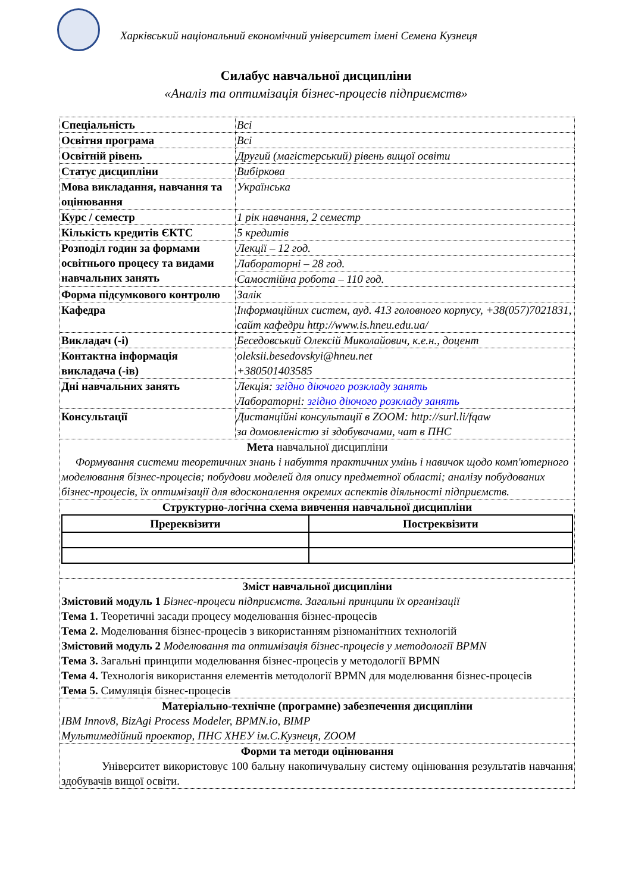Харківський національний економічний університет імені Семена Кузнеця
Силабус навчальної дисципліни
«Аналіз та оптимізація бізнес-процесів підприємств»
| Спеціальність | Всі |
| Освітня програма | Всі |
| Освітній рівень | Другий (магістерський) рівень вищої освіти |
| Статус дисципліни | Вибіркова |
| Мова викладання, навчання та оцінювання | Українська |
| Курс / семестр | 1 рік навчання, 2 семестр |
| Кількість кредитів ЄКТС | 5 кредитів |
| Розподіл годин за формами освітнього процесу та видами навчальних занять | Лекції – 12 год. |
| | Лабораторні – 28 год. |
| | Самостійна робота – 110 год. |
| Форма підсумкового контролю | Залік |
| Кафедра | Інформаційних систем, ауд. 413 головного корпусу, +38(057)7021831, сайт кафедри http://www.is.hneu.edu.ua/ |
| Викладач (-і) | Беседовський Олексій Миколайович, к.е.н., доцент |
| Контактна інформація викладача (-ів) | oleksii.besedovskyi@hneu.net +380501403585 |
| Дні навчальних занять | Лекція: згідно діючого розкладу занять Лабораторні: згідно діючого розкладу занять |
| Консультації | Дистанційні консультації в ZOOM: http://surl.li/fqaw за домовленістю зі здобувачами, чат в ПНС |
| Мета навчальної дисципліни Формування системи теоретичних знань і набуття практичних умінь і навичок щодо комп'ютерного моделювання бізнес-процесів; побудови моделей для опису предметної області; аналізу побудованих бізнес-процесів, їх оптимізації для вдосконалення окремих аспектів діяльності підприємств. | |
| Структурно-логічна схема вивчення навчальної дисципліни / Пререквізити / Постреквізити / / --- / --- / | |
| Зміст навчальної дисципліни Змістовий модуль 1 Бізнес-процеси підприємств. Загальні принципи їх організації Тема 1. Теоретичні засади процесу моделювання бізнес-процесів Тема 2. Моделювання бізнес-процесів з використанням різноманітних технологій Змістовий модуль 2 Моделювання та оптимізація бізнес-процесів у методології BPMN Тема 3. Загальні принципи моделювання бізнес-процесів у методології BPMN Тема 4. Технологія використання елементів методології BPMN для моделювання бізнес-процесів Тема 5. Симуляція бізнес-процесів | |
| Матеріально-технічне (програмне) забезпечення дисципліни IBM Innov8, BizAgi Process Modeler, BPMN.io, BIMP Мультимедійний проектор, ПНС ХНЕУ ім.С.Кузнеця, ZOOM | |
| Форми та методи оцінювання Університет використовує 100 бальну накопичувальну систему оцінювання результатів навчання здобувачів вищої освіти. | |